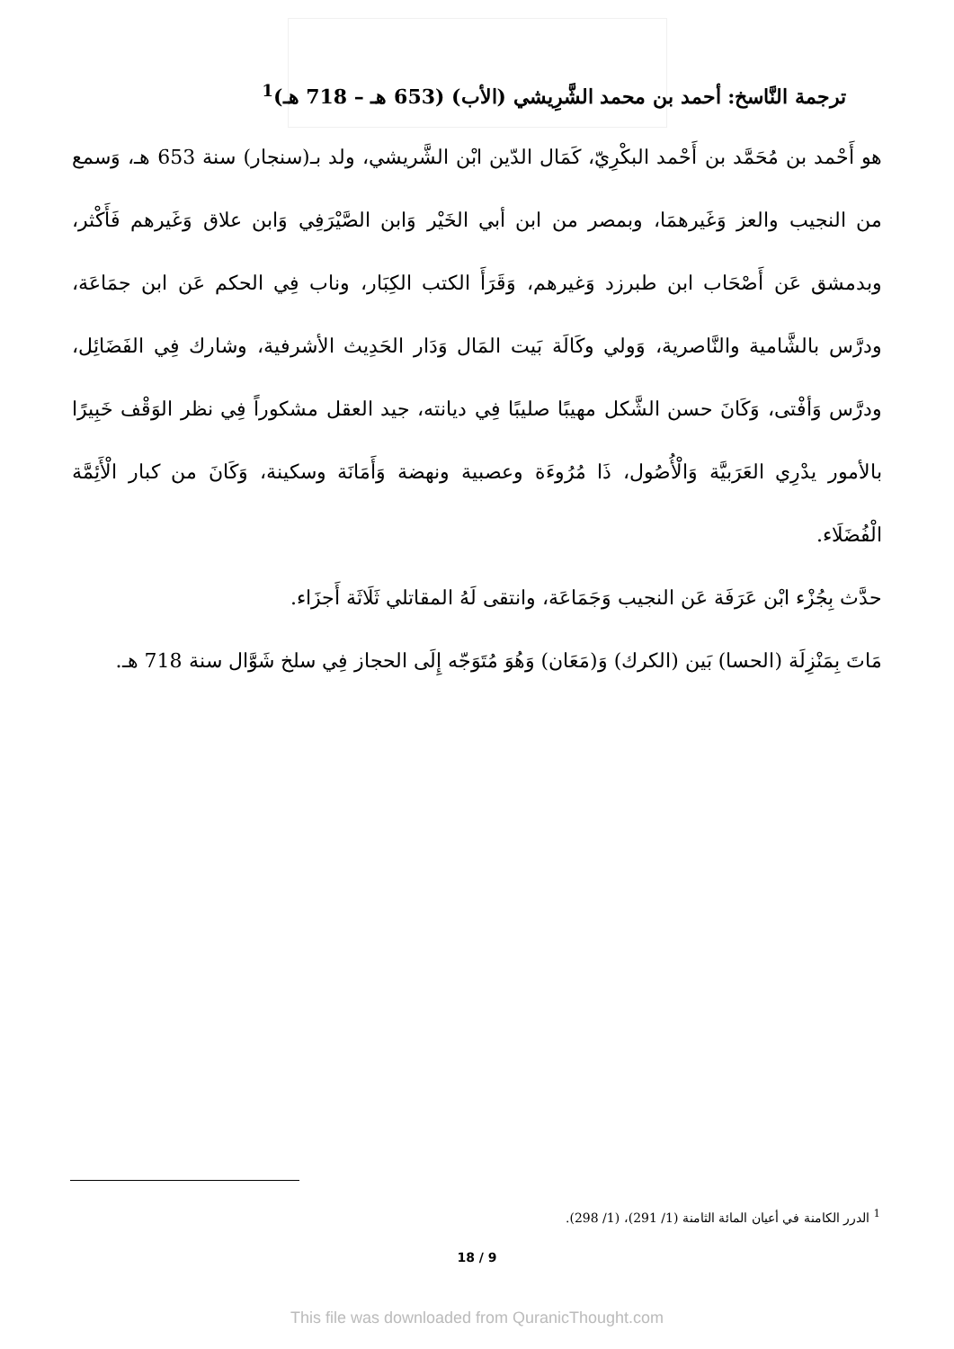ترجمة النَّاسخ: أحمد بن محمد الشَّرِيشي (الأب) (653 هـ – 718 هـ)<sup>1</sup>
هو أَحْمد بن مُحَمَّد بن أَحْمد البكْرِيّ، كَمَال الدّين ابْن الشَّريشي، ولد بـ(سنجار) سنة 653 هـ، وَسمع من النجيب والعز وَغَيرهمَا، وبمصر من ابن أبي الخَيْر وَابن الصَّيْرَفِي وَابن علاق وَغَيرهم فَأَكْثر، وبدمشق عَن أَصْحَاب ابن طبرزد وَغيرهم، وَقَرَأَ الكتب الكِبَار، وناب فِي الحكم عَن ابن جمَاعَة، ودرَّس بالشَّامية والنَّاصرية، وَولي وكَالَة بَيت المَال وَدَار الحَدِيث الأشرفية، وشارك فِي الفَضَائِل، ودرَّس وَأفْتى، وَكَانَ حسن الشَّكل مهيبًا صليبًا فِي ديانته، جيد العقل مشكوراً فِي نظر الوَقْف خَبِيرًا بالأمور يدْرِي العَرَبيَّة وَالْأُصُول، ذَا مُرُوءَة وعصبية ونهضة وَأَمَانَة وسكينة، وَكَانَ من كبار الْأَئِمَّة الْفُضَلَاء.
حدَّث بِجُزْء ابْن عَرَفَة عَن النجيب وَجَمَاعَة، وانتقى لَهُ المقاتلي ثَلَاثَة أَجزَاء.
مَاتَ بِمَنْزِلَة (الحسا) بَين (الكرك) وَ(مَعَان) وَهُوَ مُتَوَجّه إِلَى الحجاز فِي سلخ شَوَّال سنة 718 هـ.
<sup>1</sup> الدرر الكامنة في أعيان المائة الثامنة (1/ 291)، (1/ 298).
18 / 9
This file was downloaded from QuranicThought.com